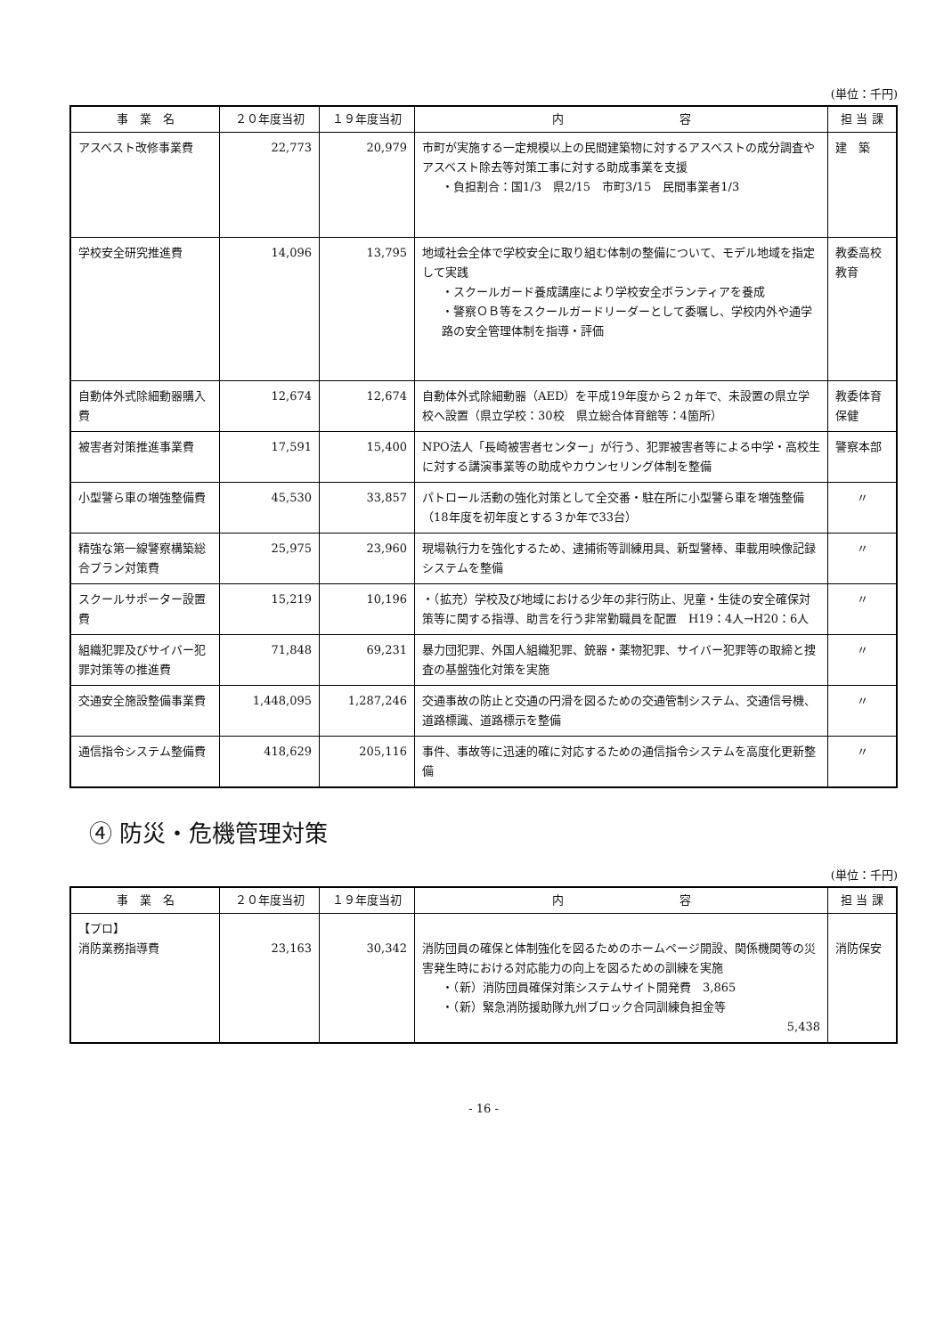(単位：千円)
| 事 業 名 | ２０年度当初 | １９年度当初 | 内 容 | 担 当 課 |
| --- | --- | --- | --- | --- |
| アスベスト改修事業費 | 22,773 | 20,979 | 市町が実施する一定規模以上の民間建築物に対するアスベストの成分調査やアスベスト除去等対策工事に対する助成事業を支援 ・負担割合：国1/3 県2/15 市町3/15 民間事業者1/3 | 建 築 |
| 学校安全研究推進費 | 14,096 | 13,795 | 地域社会全体で学校安全に取り組む体制の整備について、モデル地域を指定して実践 ・スクールガード養成講座により学校安全ボランティアを養成 ・警察ＯＢ等をスクールガードリーダーとして委嘱し、学校内外や通学路の安全管理体制を指導・評価 | 教委高校教育 |
| 自動体外式除細動器購入費 | 12,674 | 12,674 | 自動体外式除細動器（AED）を平成19年度から２ヵ年で、未設置の県立学校へ設置（県立学校：30校 県立総合体育館等：4箇所） | 教委体育保健 |
| 被害者対策推進事業費 | 17,591 | 15,400 | NPO法人「長崎被害者センター」が行う、犯罪被害者等による中学・高校生に対する講演事業等の助成やカウンセリング体制を整備 | 警察本部 |
| 小型警ら車の増強整備費 | 45,530 | 33,857 | パトロール活動の強化対策として全交番・駐在所に小型警ら車を増強整備（18年度を初年度とする３か年で33台） | 〃 |
| 精強な第一線警察構築総合プラン対策費 | 25,975 | 23,960 | 現場執行力を強化するため、逮捕術等訓練用具、新型警棒、車載用映像記録システムを整備 | 〃 |
| スクールサポーター設置費 | 15,219 | 10,196 | ・（拡充）学校及び地域における少年の非行防止、児童・生徒の安全確保対策等に関する指導、助言を行う非常勤職員を配置 H19：4人→H20：6人 | 〃 |
| 組織犯罪及びサイバー犯罪対策等の推進費 | 71,848 | 69,231 | 暴力団犯罪、外国人組織犯罪、銃器・薬物犯罪、サイバー犯罪等の取締と捜査の基盤強化対策を実施 | 〃 |
| 交通安全施設整備事業費 | 1,448,095 | 1,287,246 | 交通事故の防止と交通の円滑を図るための交通管制システム、交通信号機、道路標識、道路標示を整備 | 〃 |
| 通信指令システム整備費 | 418,629 | 205,116 | 事件、事故等に迅速的確に対応するための通信指令システムを高度化更新整備 | 〃 |
④ 防災・危機管理対策
(単位：千円)
| 事 業 名 | ２０年度当初 | １９年度当初 | 内 容 | 担 当 課 |
| --- | --- | --- | --- | --- |
| 【プロ】 消防業務指導費 | 23,163 | 30,342 | 消防団員の確保と体制強化を図るためのホームページ開設、関係機関等の災害発生時における対応能力の向上を図るための訓練を実施 ・（新）消防団員確保対策システムサイト開発費 3,865 ・（新）緊急消防援助隊九州ブロック合同訓練負担金等 5,438 | 消防保安 |
- 16 -